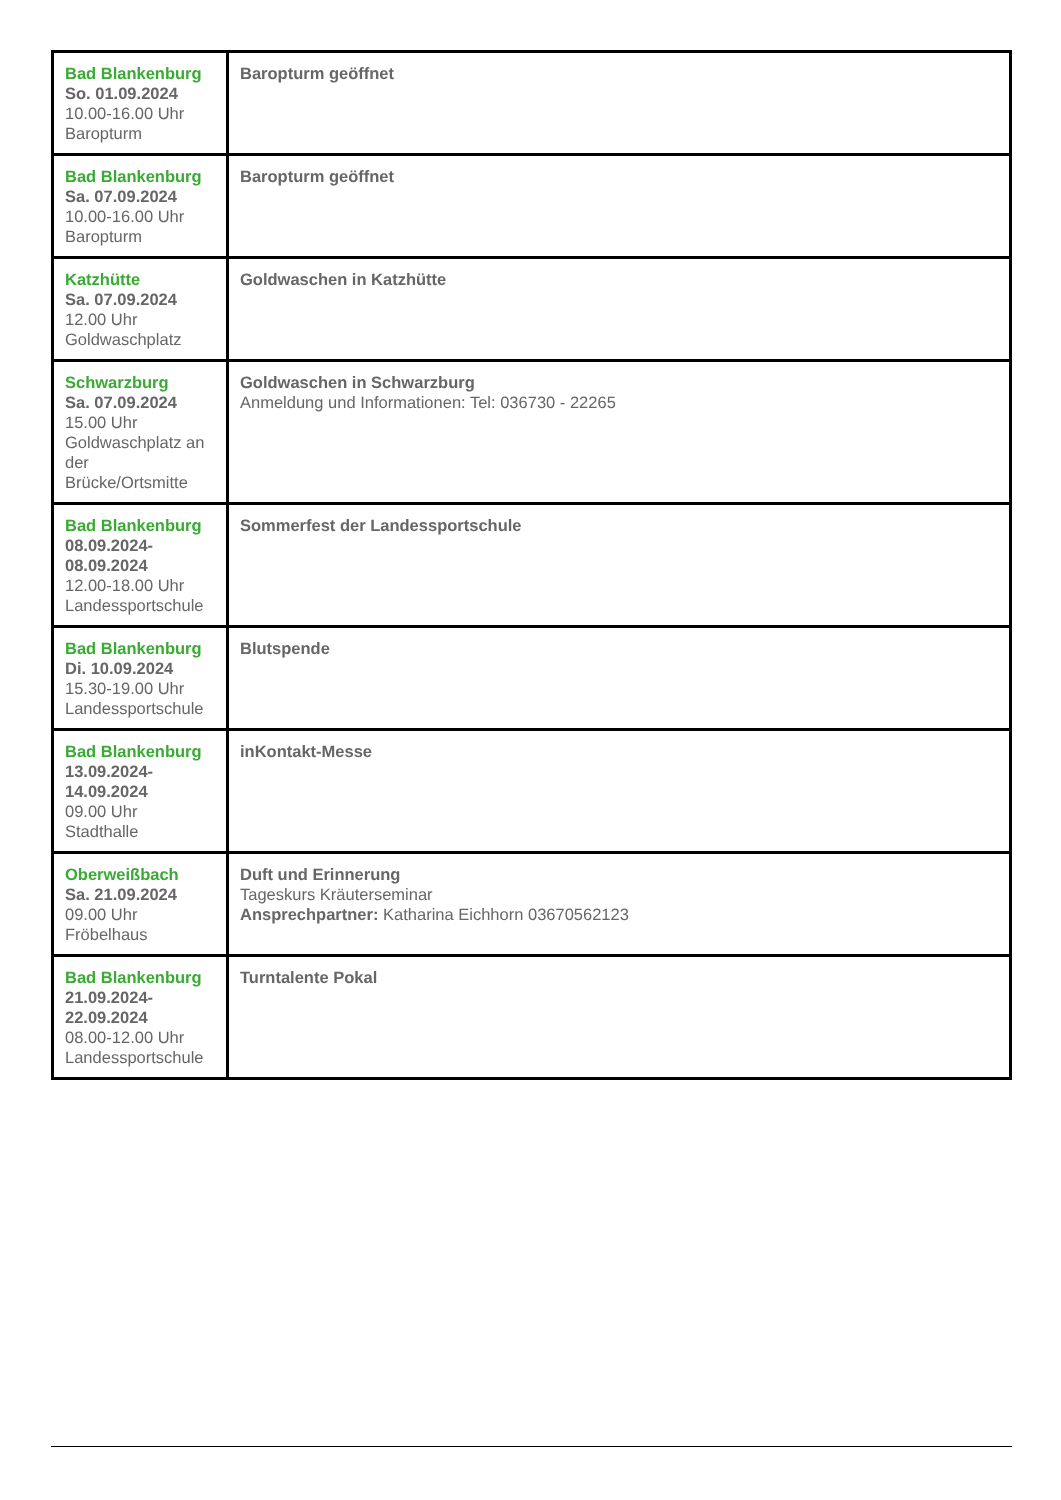| Bad Blankenburg So. 01.09.2024 10.00-16.00 Uhr Baropturm | Baropturm geöffnet |
| Bad Blankenburg Sa. 07.09.2024 10.00-16.00 Uhr Baropturm | Baropturm geöffnet |
| Katzhütte Sa. 07.09.2024 12.00 Uhr Goldwaschplatz | Goldwaschen in Katzhütte |
| Schwarzburg Sa. 07.09.2024 15.00 Uhr Goldwaschplatz an der Brücke/Ortsmitte | Goldwaschen in Schwarzburg Anmeldung und Informationen: Tel: 036730 - 22265 |
| Bad Blankenburg 08.09.2024- 08.09.2024 12.00-18.00 Uhr Landessportschule | Sommerfest der Landessportschule |
| Bad Blankenburg Di. 10.09.2024 15.30-19.00 Uhr Landessportschule | Blutspende |
| Bad Blankenburg 13.09.2024- 14.09.2024 09.00 Uhr Stadthalle | inKontakt-Messe |
| Oberweißbach Sa. 21.09.2024 09.00 Uhr Fröbelhaus | Duft und Erinnerung Tageskurs Kräuterseminar Ansprechpartner: Katharina Eichhorn 03670562123 |
| Bad Blankenburg 21.09.2024- 22.09.2024 08.00-12.00 Uhr Landessportschule | Turntalente Pokal |